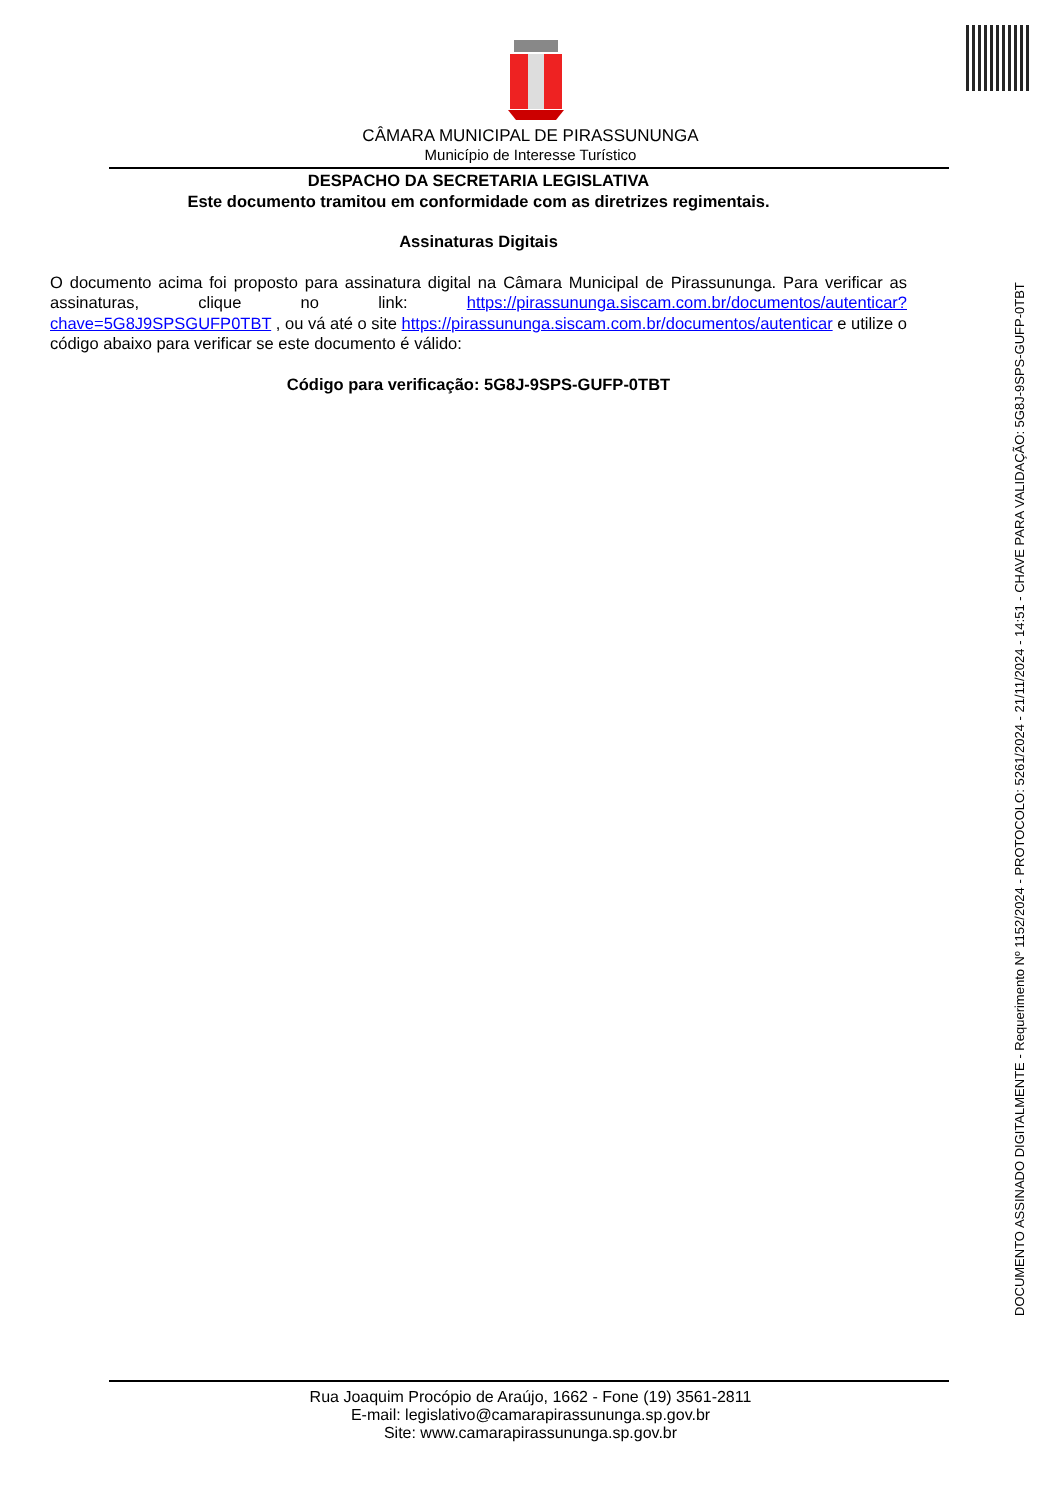CÂMARA MUNICIPAL DE PIRASSUNUNGA
Município de Interesse Turístico
DESPACHO DA SECRETARIA LEGISLATIVA
Este documento tramitou em conformidade com as diretrizes regimentais.
Assinaturas Digitais
O documento acima foi proposto para assinatura digital na Câmara Municipal de Pirassununga. Para verificar as assinaturas, clique no link: https://pirassununga.siscam.com.br/documentos/autenticar?chave=5G8J9SPSGUFP0TBT , ou vá até o site https://pirassununga.siscam.com.br/documentos/autenticar e utilize o código abaixo para verificar se este documento é válido:
Código para verificação: 5G8J-9SPS-GUFP-0TBT
Rua Joaquim Procópio de Araújo, 1662 - Fone (19) 3561-2811
E-mail: legislativo@camarapirassununga.sp.gov.br
Site: www.camarapirassununga.sp.gov.br
DOCUMENTO ASSINADO DIGITALMENTE - Requerimento Nº 1152/2024 - PROTOCOLO: 5261/2024 - 21/11/2024 - 14:51 - CHAVE PARA VALIDAÇÃO: 5G8J-9SPS-GUFP-0TBT